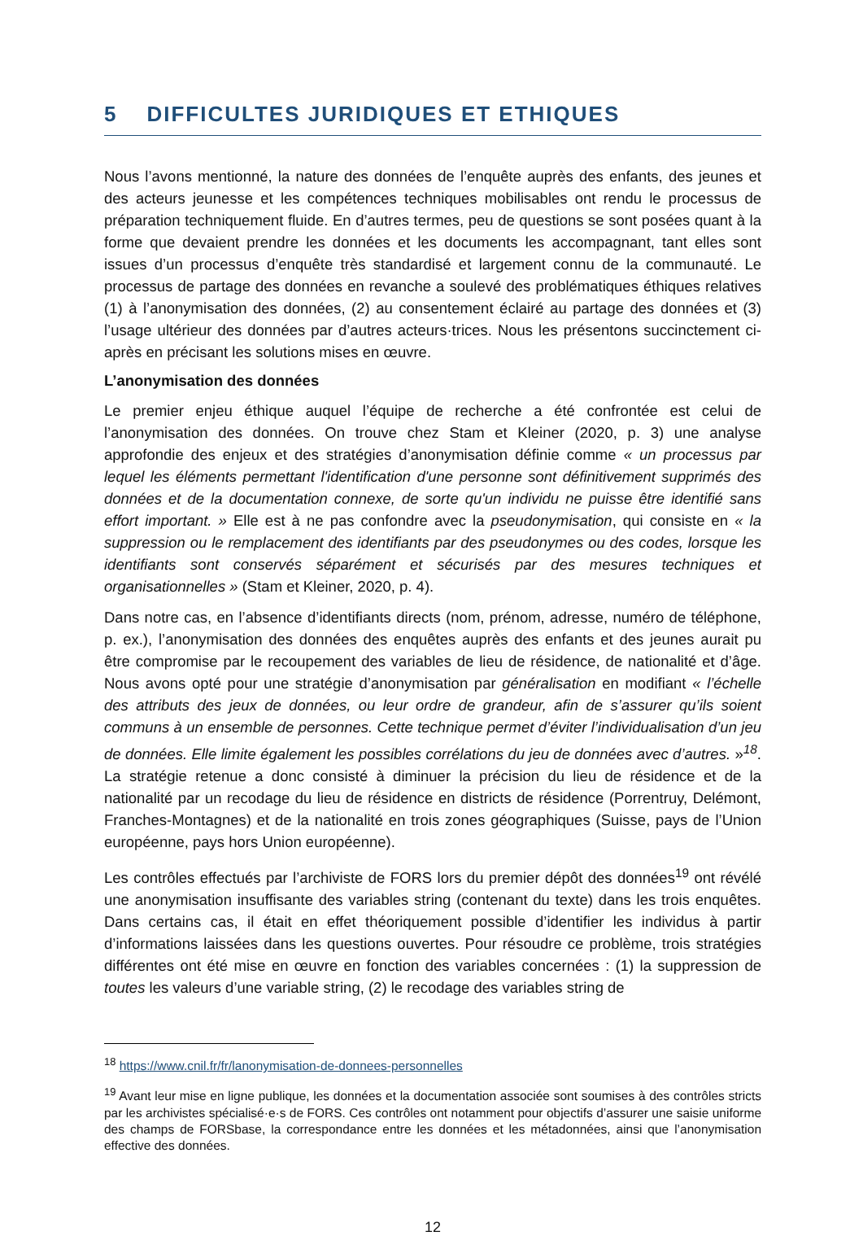5 DIFFICULTES JURIDIQUES ET ETHIQUES
Nous l’avons mentionné, la nature des données de l’enquête auprès des enfants, des jeunes et des acteurs jeunesse et les compétences techniques mobilisables ont rendu le processus de préparation techniquement fluide. En d’autres termes, peu de questions se sont posées quant à la forme que devaient prendre les données et les documents les accompagnant, tant elles sont issues d’un processus d’enquête très standardisé et largement connu de la communauté. Le processus de partage des données en revanche a soulevé des problématiques éthiques relatives (1) à l’anonymisation des données, (2) au consentement éclairé au partage des données et (3) l’usage ultérieur des données par d’autres acteurs·trices. Nous les présentons succinctement ci-après en précisant les solutions mises en œuvre.
L’anonymisation des données
Le premier enjeu éthique auquel l’équipe de recherche a été confrontée est celui de l’anonymisation des données. On trouve chez Stam et Kleiner (2020, p. 3) une analyse approfondie des enjeux et des stratégies d’anonymisation définie comme « un processus par lequel les éléments permettant l'identification d'une personne sont définitivement supprimés des données et de la documentation connexe, de sorte qu'un individu ne puisse être identifié sans effort important. » Elle est à ne pas confondre avec la pseudonymisation, qui consiste en « la suppression ou le remplacement des identifiants par des pseudonymes ou des codes, lorsque les identifiants sont conservés séparément et sécurisés par des mesures techniques et organisationnelles » (Stam et Kleiner, 2020, p. 4).
Dans notre cas, en l’absence d’identifiants directs (nom, prénom, adresse, numéro de téléphone, p. ex.), l’anonymisation des données des enquêtes auprès des enfants et des jeunes aurait pu être compromise par le recoupement des variables de lieu de résidence, de nationalité et d’âge. Nous avons opté pour une stratégie d’anonymisation par généralisation en modifiant « l’échelle des attributs des jeux de données, ou leur ordre de grandeur, afin de s’assurer qu’ils soient communs à un ensemble de personnes. Cette technique permet d’éviter l’individualisation d’un jeu de données. Elle limite également les possibles corrélations du jeu de données avec d’autres. »<sup>18</sup>. La stratégie retenue a donc consisté à diminuer la précision du lieu de résidence et de la nationalité par un recodage du lieu de résidence en districts de résidence (Porrentruy, Delémont, Franches-Montagnes) et de la nationalité en trois zones géographiques (Suisse, pays de l’Union européenne, pays hors Union européenne).
Les contrôles effectués par l’archiviste de FORS lors du premier dépôt des données<sup>19</sup> ont révélé une anonymisation insuffisante des variables string (contenant du texte) dans les trois enquêtes. Dans certains cas, il était en effet théoriquement possible d’identifier les individus à partir d’informations laissées dans les questions ouvertes. Pour résoudre ce problème, trois stratégies différentes ont été mise en œuvre en fonction des variables concernées : (1) la suppression de toutes les valeurs d’une variable string, (2) le recodage des variables string de
<sup>18</sup> https://www.cnil.fr/fr/lanonymisation-de-donnees-personnelles
<sup>19</sup> Avant leur mise en ligne publique, les données et la documentation associée sont soumises à des contrôles stricts par les archivistes spécialisé·e·s de FORS. Ces contrôles ont notamment pour objectifs d’assurer une saisie uniforme des champs de FORSbase, la correspondance entre les données et les métadonnées, ainsi que l’anonymisation effective des données.
12